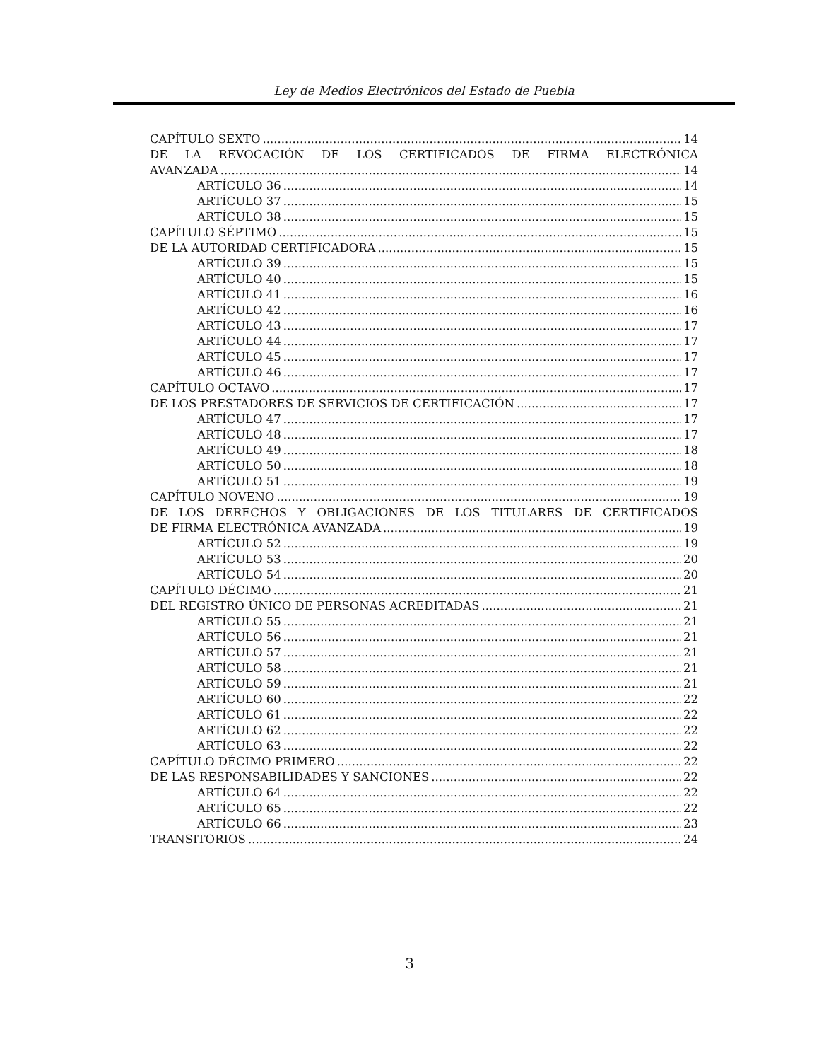Ley de Medios Electrónicos del Estado de Puebla
CAPÍTULO SEXTO 14
DE LA REVOCACIÓN DE LOS CERTIFICADOS DE FIRMA ELECTRÓNICA
AVANZADA 14
ARTÍCULO 36 14
ARTÍCULO 37 15
ARTÍCULO 38 15
CAPÍTULO SÉPTIMO 15
DE LA AUTORIDAD CERTIFICADORA 15
ARTÍCULO 39 15
ARTÍCULO 40 15
ARTÍCULO 41 16
ARTÍCULO 42 16
ARTÍCULO 43 17
ARTÍCULO 44 17
ARTÍCULO 45 17
ARTÍCULO 46 17
CAPÍTULO OCTAVO 17
DE LOS PRESTADORES DE SERVICIOS DE CERTIFICACIÓN 17
ARTÍCULO 47 17
ARTÍCULO 48 17
ARTÍCULO 49 18
ARTÍCULO 50 18
ARTÍCULO 51 19
CAPÍTULO NOVENO 19
DE LOS DERECHOS Y OBLIGACIONES DE LOS TITULARES DE CERTIFICADOS
DE FIRMA ELECTRÓNICA AVANZADA 19
ARTÍCULO 52 19
ARTÍCULO 53 20
ARTÍCULO 54 20
CAPÍTULO DÉCIMO 21
DEL REGISTRO ÚNICO DE PERSONAS ACREDITADAS 21
ARTÍCULO 55 21
ARTÍCULO 56 21
ARTÍCULO 57 21
ARTÍCULO 58 21
ARTÍCULO 59 21
ARTÍCULO 60 22
ARTÍCULO 61 22
ARTÍCULO 62 22
ARTÍCULO 63 22
CAPÍTULO DÉCIMO PRIMERO 22
DE LAS RESPONSABILIDADES Y SANCIONES 22
ARTÍCULO 64 22
ARTÍCULO 65 22
ARTÍCULO 66 23
TRANSITORIOS 24
3